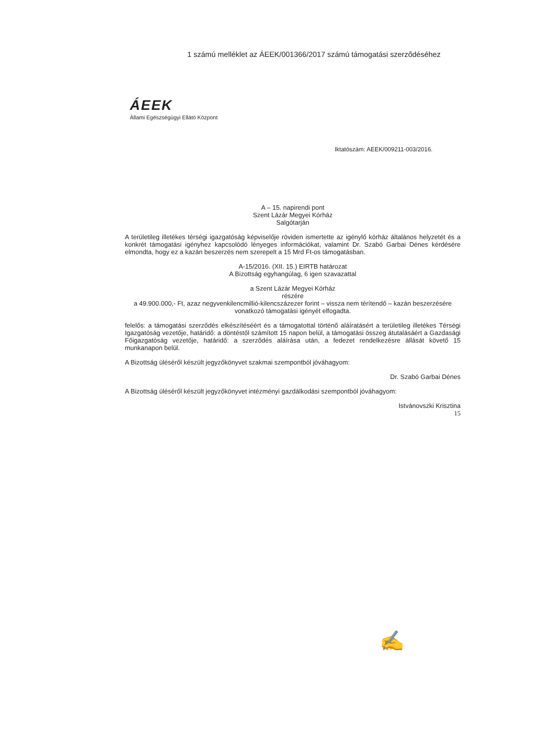1 számú melléklet az ÁEEK/001366/2017 számú támogatási szerződéséhez
ÁEEK
Állami Egészségügyi Ellátó Központ
Iktatószám: AEEK/009211-003/2016.
A – 15. napirendi pont
Szent Lázár Megyei Kórház
Salgótarján
A területileg illetékes térségi igazgatóság képviselője röviden ismertette az igénylő kórház általános helyzetét és a konkrét támogatási igényhez kapcsolódó lényeges információkat, valamint Dr. Szabó Garbai Dénes kérdésére elmondta, hogy ez a kazán beszerzés nem szerepelt a 15 Mrd Ft-os támogatásban.
A-15/2016. (XII. 15.) EIRTB határozat
A Bizottság egyhangúlag, 6 igen szavazattal
a Szent Lázár Megyei Kórház
részére
a 49.900.000,- Ft, azaz negyvenkilencmillió-kilencszázezer forint – vissza nem térítendő – kazán beszerzésére vonatkozó támogatási igényét elfogadta.
felelős: a támogatási szerződés elkészítéséért és a támogatottal történő aláíratásért a területileg illetékes Térségi Igazgatóság vezetője, határidő: a döntéstől számított 15 napon belül, a támogatási összeg átutalásáért a Gazdasági Főigazgatóság vezetője, határidő: a szerződés aláírása után, a fedezet rendelkezésre állását követő 15 munkanapon belül.
A Bizottság üléséről készült jegyzőkönyvet szakmai szempontból jóváhagyom:
Dr. Szabó Garbai Dénes
A Bizottság üléséről készült jegyzőkönyvet intézményi gazdálkodási szempontból jóváhagyom:
Istvánovszki Krisztina
15
✍